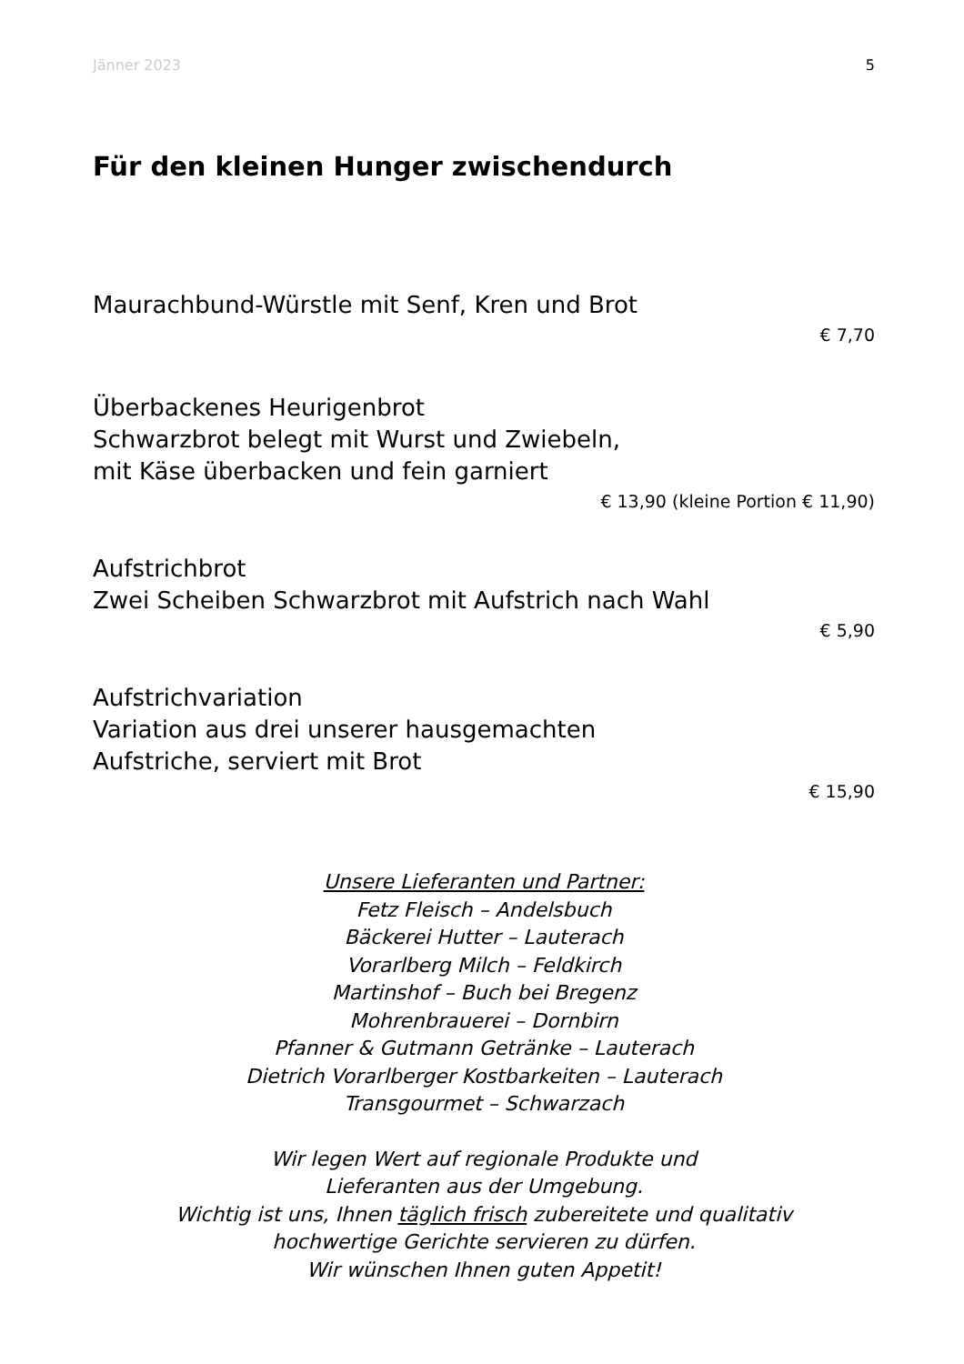Jänner 2023 5
Für den kleinen Hunger zwischendurch
Maurachbund-Würstle mit Senf, Kren und Brot
€ 7,70
Überbackenes Heurigenbrot
Schwarzbrot belegt mit Wurst und Zwiebeln,
mit Käse überbacken und fein garniert
€ 13,90 (kleine Portion € 11,90)
Aufstrichbrot
Zwei Scheiben Schwarzbrot mit Aufstrich nach Wahl
€ 5,90
Aufstrichvariation
Variation aus drei unserer hausgemachten
Aufstriche, serviert mit Brot
€ 15,90
Unsere Lieferanten und Partner:
Fetz Fleisch – Andelsbuch
Bäckerei Hutter – Lauterach
Vorarlberg Milch – Feldkirch
Martinshof – Buch bei Bregenz
Mohrenbrauerei – Dornbirn
Pfanner & Gutmann Getränke – Lauterach
Dietrich Vorarlberger Kostbarkeiten – Lauterach
Transgourmet – Schwarzach
Wir legen Wert auf regionale Produkte und
Lieferanten aus der Umgebung.
Wichtig ist uns, Ihnen täglich frisch zubereitete und qualitativ
hochwertige Gerichte servieren zu dürfen.
Wir wünschen Ihnen guten Appetit!